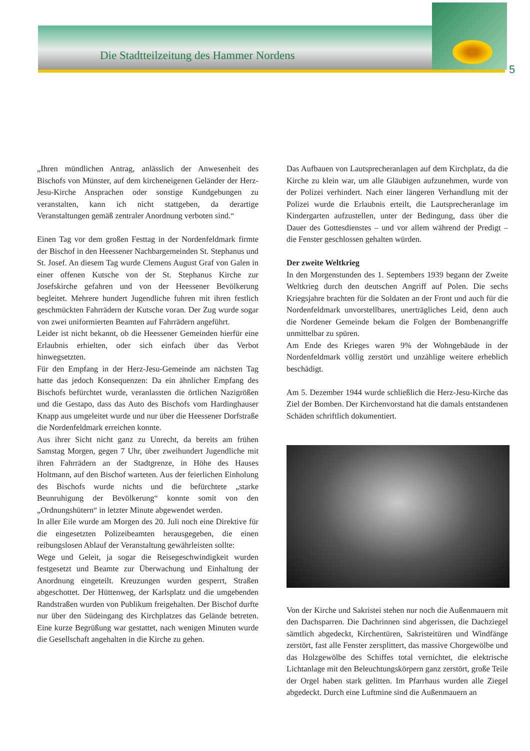Die Stadtteilzeitung des Hammer Nordens
5
„Ihren mündlichen Antrag, anlässlich der Anwesenheit des Bischofs von Münster, auf dem kircheneigenen Geländer der Herz-Jesu-Kirche Ansprachen oder sonstige Kundgebungen zu veranstalten, kann ich nicht stattgeben, da derartige Veranstaltungen gemäß zentraler Anordnung verboten sind.“
Einen Tag vor dem großen Festtag in der Nordenfeldmark firmte der Bischof in den Heessener Nachbargemeinden St. Stephanus und St. Josef. An diesem Tag wurde Clemens August Graf von Galen in einer offenen Kutsche von der St. Stephanus Kirche zur Josefskirche gefahren und von der Heessener Bevölkerung begleitet. Mehrere hundert Jugendliche fuhren mit ihren festlich geschmückten Fahrrädern der Kutsche voran. Der Zug wurde sogar von zwei uniformierten Beamten auf Fahrrädern angeführt.
Leider ist nicht bekannt, ob die Heessener Gemeinden hierfür eine Erlaubnis erhielten, oder sich einfach über das Verbot hinwegsetzten.
Für den Empfang in der Herz-Jesu-Gemeinde am nächsten Tag hatte das jedoch Konsequenzen: Da ein ähnlicher Empfang des Bischofs befürchtet wurde, veranlassten die örtlichen Nazigrößen und die Gestapo, dass das Auto des Bischofs vom Hardinghauser Knapp aus umgeleitet wurde und nur über die Heessener Dorfstraße die Nordenfeldmark erreichen konnte.
Aus ihrer Sicht nicht ganz zu Unrecht, da bereits am frühen Samstag Morgen, gegen 7 Uhr, über zweihundert Jugendliche mit ihren Fahrrädern an der Stadtgrenze, in Höhe des Hauses Holtmann, auf den Bischof warteten. Aus der feierlichen Einholung des Bischofs wurde nichts und die befürchtete „starke Beunruhigung der Bevölkerung“ konnte somit von den „Ordnungshütern“ in letzter Minute abgewendet werden.
In aller Eile wurde am Morgen des 20. Juli noch eine Direktive für die eingesetzten Polizeibeamten herausgegeben, die einen reibungslosen Ablauf der Veranstaltung gewährleisten sollte:
Wege und Geleit, ja sogar die Reisegeschwindigkeit wurden festgesetzt und Beamte zur Überwachung und Einhaltung der Anordnung eingeteilt. Kreuzungen wurden gesperrt, Straßen abgeschottet. Der Hüttenweg, der Karlsplatz und die umgebenden Randstraßen wurden von Publikum freigehalten. Der Bischof durfte nur über den Südeingang des Kirchplatzes das Gelände betreten. Eine kurze Begrüßung war gestattet, nach wenigen Minuten wurde die Gesellschaft angehalten in die Kirche zu gehen.
Das Aufbauen von Lautsprecheranlagen auf dem Kirchplatz, da die Kirche zu klein war, um alle Gläubigen aufzunehmen, wurde von der Polizei verhindert. Nach einer längeren Verhandlung mit der Polizei wurde die Erlaubnis erteilt, die Lautsprecheranlage im Kindergarten aufzustellen, unter der Bedingung, dass über die Dauer des Gottesdienstes – und vor allem während der Predigt – die Fenster geschlossen gehalten würden.
Der zweite Weltkrieg
In den Morgenstunden des 1. Septembers 1939 begann der Zweite Weltkrieg durch den deutschen Angriff auf Polen. Die sechs Kriegsjahre brachten für die Soldaten an der Front und auch für die Nordenfeldmark unvorstellbares, unerträgliches Leid, denn auch die Nordener Gemeinde bekam die Folgen der Bombenangriffe unmittelbar zu spüren.
Am Ende des Krieges waren 9% der Wohngebäude in der Nordenfeldmark völlig zerstört und unzählige weitere erheblich beschädigt.
Am 5. Dezember 1944 wurde schließlich die Herz-Jesu-Kirche das Ziel der Bomben. Der Kirchenvorstand hat die damals entstandenen Schäden schriftlich dokumentiert.
Von der Kirche und Sakristei stehen nur noch die Außenmauern mit den Dachsparren. Die Dachrinnen sind abgerissen, die Dachziegel sämtlich abgedeckt, Kirchentüren, Sakristeitüren und Windfänge zerstört, fast alle Fenster zersplittert, das massive Chorgewölbe und das Holzgewölbe des Schiffes total vernichtet, die elektrische Lichtanlage mit den Beleuchtungskörpern ganz zerstört, große Teile der Orgel haben stark gelitten. Im Pfarrhaus wurden alle Ziegel abgedeckt. Durch eine Luftmine sind die Außenmauern an